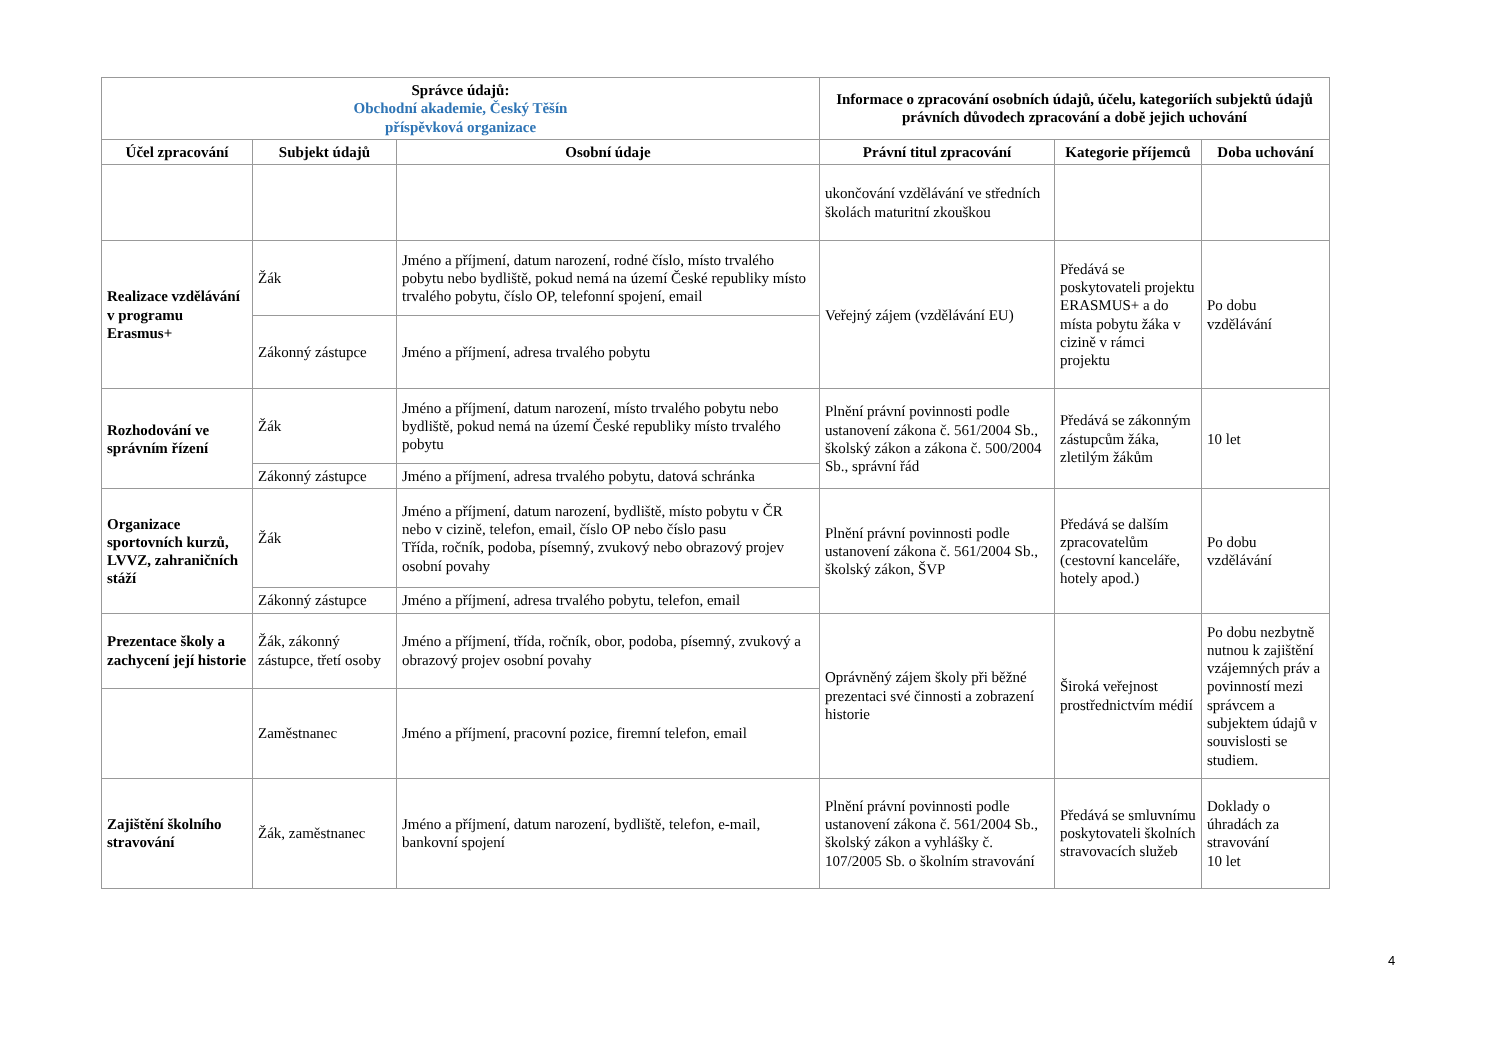| Správce údajů: Obchodní akademie, Český Těšín příspěvková organizace | | | Informace o zpracování osobních údajů, účelu, kategoriích subjektů údajů právních důvodech zpracování a době jejich uchování | | |
| --- | --- | --- | --- | --- | --- |
| Účel zpracování | Subjekt údajů | Osobní údaje | Právní titul zpracování | Kategorie příjemců | Doba uchování |
| | | | ukončování vzdělávání ve středních školách maturitní zkouškou | | |
| Realizace vzdělávání v programu Erasmus+ | Žák | Jméno a příjmení, datum narození, rodné číslo, místo trvalého pobytu nebo bydliště, pokud nemá na území České republiky místo trvalého pobytu, číslo OP, telefonní spojení, email | Veřejný zájem (vzdělávání EU) | Předává se poskytovateli projektu ERASMUS+ a do místa pobytu žáka v cizině v rámci projektu | Po dobu vzdělávání |
| | Zákonný zástupce | Jméno a příjmení, adresa trvalého pobytu | | | |
| Rozhodování ve správním řízení | Žák | Jméno a příjmení, datum narození, místo trvalého pobytu nebo bydliště, pokud nemá na území České republiky místo trvalého pobytu | Plnění právní povinnosti podle ustanovení zákona č. 561/2004 Sb., školský zákon a zákona č. 500/2004 Sb., správní řád | Předává se zákonným zástupcům žáka, zletilým žákům | 10 let |
| | Zákonný zástupce | Jméno a příjmení, adresa trvalého pobytu, datová schránka | | | |
| Organizace sportovních kurzů, LVVZ, zahraničních stáží | Žák | Jméno a příjmení, datum narození, bydliště, místo pobytu v ČR nebo v cizině, telefon, email, číslo OP nebo číslo pasu Třída, ročník, podoba, písemný, zvukový nebo obrazový projev osobní povahy | Plnění právní povinnosti podle ustanovení zákona č. 561/2004 Sb., školský zákon, ŠVP | Předává se dalším zpracovatelům (cestovní kanceláře, hotely apod.) | Po dobu vzdělávání |
| | Zákonný zástupce | Jméno a příjmení, adresa trvalého pobytu, telefon, email | | | |
| Prezentace školy a zachycení její historie | Žák, zákonný zástupce, třetí osoby | Jméno a příjmení, třída, ročník, obor, podoba, písemný, zvukový a obrazový projev osobní povahy | Oprávněný zájem školy při běžné prezentaci své činnosti a zobrazení historie | Široká veřejnost prostřednictvím médií | Po dobu nezbytně nutnou k zajištění vzájemných práv a povinností mezi správcem a subjektem údajů v souvislosti se studiem. |
| | Zaměstnanec | Jméno a příjmení, pracovní pozice, firemní telefon, email | | | |
| Zajištění školního stravování | Žák, zaměstnanec | Jméno a příjmení, datum narození, bydliště, telefon, e-mail, bankovní spojení | Plnění právní povinnosti podle ustanovení zákona č. 561/2004 Sb., školský zákon a vyhlášky č. 107/2005 Sb. o školním stravování | Předává se smluvnímu poskytovateli školních stravovacích služeb | Doklady o úhradách za stravování 10 let |
4